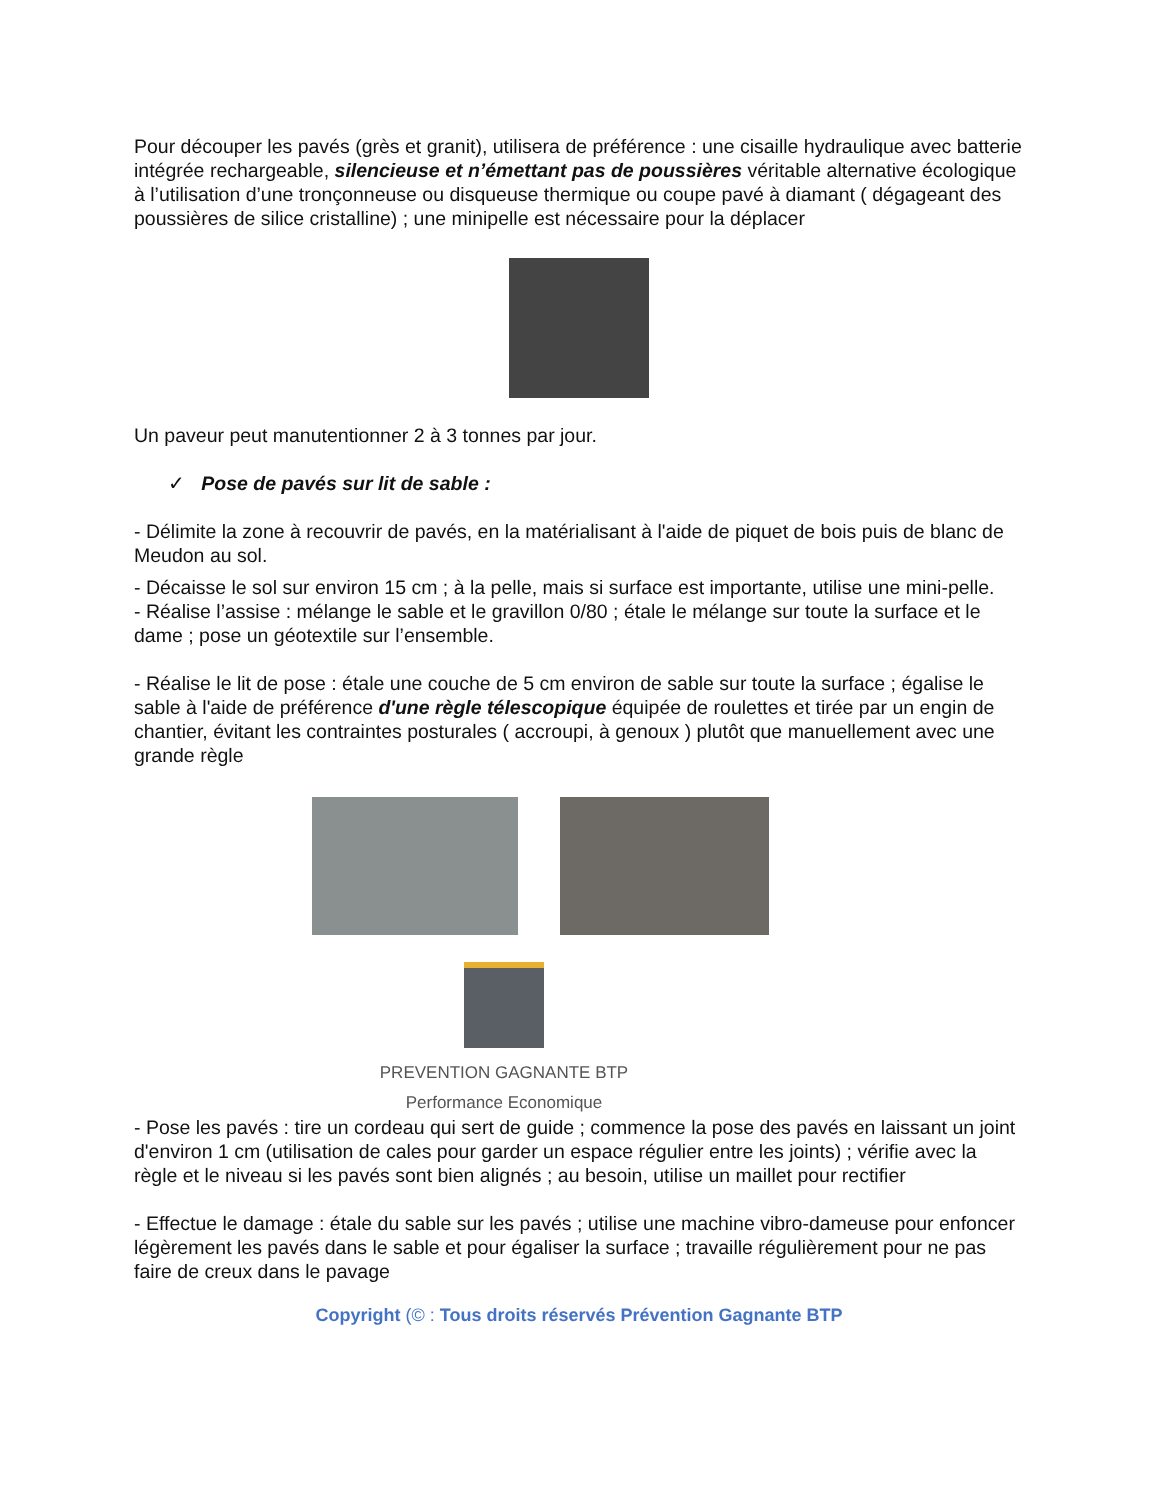Pour découper les pavés (grès et granit), utilisera de préférence : une cisaille hydraulique avec batterie intégrée rechargeable, silencieuse et n’émettant pas de poussières véritable alternative écologique à l’utilisation d’une tronçonneuse ou disqueuse thermique ou coupe pavé à diamant ( dégageant des poussières de silice cristalline) ; une minipelle est nécessaire pour la déplacer
Un paveur peut manutentionner 2 à 3 tonnes par jour.
✓ Pose de pavés sur lit de sable :
- Délimite la zone à recouvrir de pavés, en la matérialisant à l'aide de piquet de bois puis de blanc de Meudon au sol.
- Décaisse le sol sur environ 15 cm ; à la pelle, mais si surface est importante, utilise une mini-pelle.
- Réalise l’assise : mélange le sable et le gravillon 0/80 ; étale le mélange sur toute la surface et le dame ; pose un géotextile sur l’ensemble.
- Réalise le lit de pose : étale une couche de 5 cm environ de sable sur toute la surface ; égalise le sable à l'aide de préférence d'une règle télescopique équipée de roulettes et tirée par un engin de chantier, évitant les contraintes posturales ( accroupi, à genoux ) plutôt que manuellement avec une grande règle
PREVENTION GAGNANTE BTP
Performance Economique
- Pose les pavés : tire un cordeau qui sert de guide ; commence la pose des pavés en laissant un joint d'environ 1 cm (utilisation de cales pour garder un espace régulier entre les joints) ; vérifie avec la règle et le niveau si les pavés sont bien alignés ; au besoin, utilise un maillet pour rectifier
- Effectue le damage : étale du sable sur les pavés ; utilise une machine vibro-dameuse pour enfoncer légèrement les pavés dans le sable et pour égaliser la surface ; travaille régulièrement pour ne pas faire de creux dans le pavage
Copyright (© : Tous droits réservés Prévention Gagnante BTP